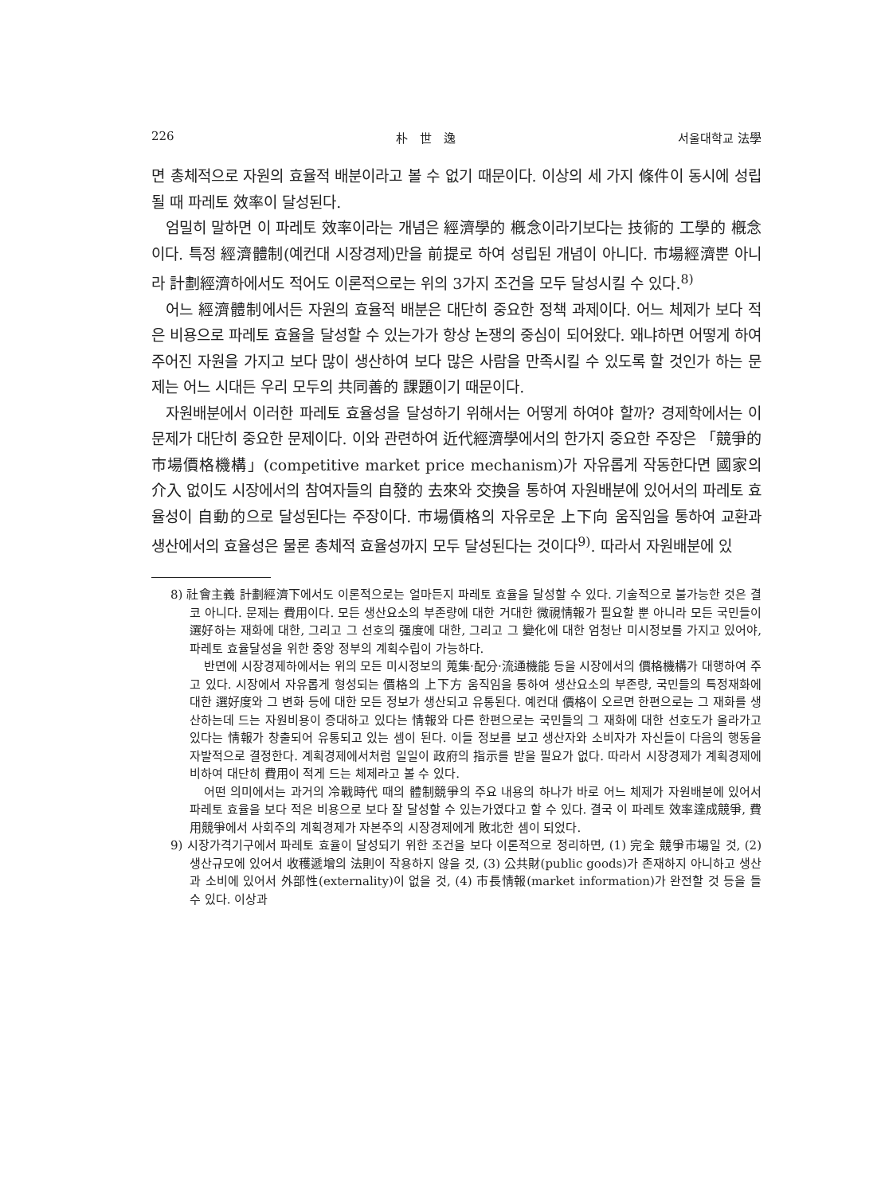226 朴　世　逸 서울대학교 法學
면 총체적으로 자원의 효율적 배분이라고 볼 수 없기 때문이다. 이상의 세 가지 條件이 동시에 성립될 때 파레토 效率이 달성된다.
엄밀히 말하면 이 파레토 效率이라는 개념은 經濟學的 槪念이라기보다는 技術的 工學的 槪念이다. 특정 經濟體制(예컨대 시장경제)만을 前提로 하여 성립된 개념이 아니다. 市場經濟뿐 아니라 計劃經濟하에서도 적어도 이론적으로는 위의 3가지 조건을 모두 달성시킬 수 있다.<sup>8)</sup>
어느 經濟體制에서든 자원의 효율적 배분은 대단히 중요한 정책 과제이다. 어느 체제가 보다 적은 비용으로 파레토 효율을 달성할 수 있는가가 항상 논쟁의 중심이 되어왔다. 왜냐하면 어떻게 하여 주어진 자원을 가지고 보다 많이 생산하여 보다 많은 사람을 만족시킬 수 있도록 할 것인가 하는 문제는 어느 시대든 우리 모두의 共同善的 課題이기 때문이다.
자원배분에서 이러한 파레토 효율성을 달성하기 위해서는 어떻게 하여야 할까? 경제학에서는 이 문제가 대단히 중요한 문제이다. 이와 관련하여 近代經濟學에서의 한가지 중요한 주장은 「競爭的市場價格機構」(competitive market price mechanism)가 자유롭게 작동한다면 國家의 介入 없이도 시장에서의 참여자들의 自發的 去來와 交換을 통하여 자원배분에 있어서의 파레토 효율성이 自動的으로 달성된다는 주장이다. 市場價格의 자유로운 上下向 움직임을 통하여 교환과 생산에서의 효율성은 물론 총체적 효율성까지 모두 달성된다는 것이다<sup>9)</sup>. 따라서 자원배분에 있
8) 社會主義 計劃經濟下에서도 이론적으로는 얼마든지 파레토 효율을 달성할 수 있다. 기술적으로 불가능한 것은 결코 아니다. 문제는 費用이다. 모든 생산요소의 부존량에 대한 거대한 微視情報가 필요할 뿐 아니라 모든 국민들이 選好하는 재화에 대한, 그리고 그 선호의 强度에 대한, 그리고 그 變化에 대한 엄청난 미시정보를 가지고 있어야, 파레토 효율달성을 위한 중앙 정부의 계획수립이 가능하다.
반면에 시장경제하에서는 위의 모든 미시정보의 蒐集·配分·流通機能 등을 시장에서의 價格機構가 대행하여 주고 있다. 시장에서 자유롭게 형성되는 價格의 上下方 움직임을 통하여 생산요소의 부존량, 국민들의 특정재화에 대한 選好度와 그 변화 등에 대한 모든 정보가 생산되고 유통된다. 예컨대 價格이 오르면 한편으로는 그 재화를 생산하는데 드는 자원비용이 증대하고 있다는 情報와 다른 한편으로는 국민들의 그 재화에 대한 선호도가 올라가고 있다는 情報가 창출되어 유통되고 있는 셈이 된다. 이들 정보를 보고 생산자와 소비자가 자신들이 다음의 행동을 자발적으로 결정한다. 계획경제에서처럼 일일이 政府의 指示를 받을 필요가 없다. 따라서 시장경제가 계획경제에 비하여 대단히 費用이 적게 드는 체제라고 볼 수 있다.
어떤 의미에서는 과거의 冷戰時代 때의 體制競爭의 주요 내용의 하나가 바로 어느 체제가 자원배분에 있어서 파레토 효율을 보다 적은 비용으로 보다 잘 달성할 수 있는가였다고 할 수 있다. 결국 이 파레토 效率達成競爭, 費用競爭에서 사회주의 계획경제가 자본주의 시장경제에게 敗北한 셈이 되었다.
9) 시장가격기구에서 파레토 효율이 달성되기 위한 조건을 보다 이론적으로 정리하면, (1) 完全 競爭市場일 것, (2) 생산규모에 있어서 收穫遞增의 法則이 작용하지 않을 것, (3) 公共財(public goods)가 존재하지 아니하고 생산과 소비에 있어서 外部性(externality)이 없을 것, (4) 市長情報(market information)가 완전할 것 등을 들 수 있다. 이상과